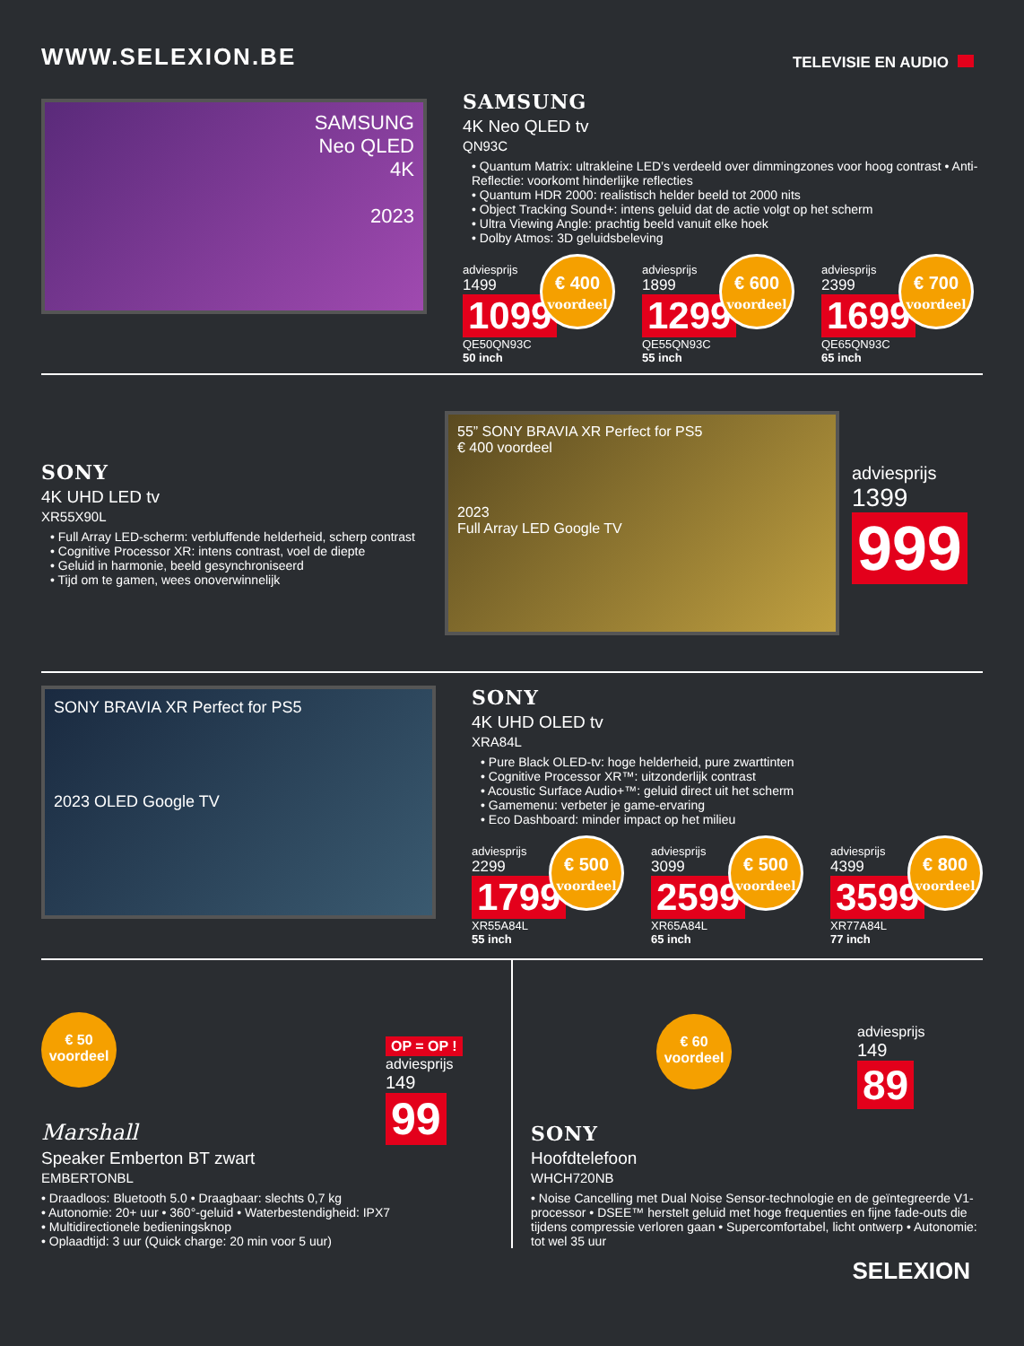WWW.SELEXION.BE
TELEVISIE EN AUDIO
SAMSUNG
Neo QLED
4K
2023
SAMSUNG
4K Neo QLED tv
QN93C
• Quantum Matrix: ultrakleine LED’s verdeeld over dimmingzones voor hoog contrast • Anti-Reflectie: voorkomt hinderlijke reflecties
• Quantum HDR 2000: realistisch helder beeld tot 2000 nits
• Object Tracking Sound+: intens geluid dat de actie volgt op het scherm
• Ultra Viewing Angle: prachtig beeld vanuit elke hoek
• Dolby Atmos: 3D geluidsbeleving
adviesprijs
1499
1099
€ 400
voordeel
QE50QN93C
50 inch
adviesprijs
1899
1299
€ 600
voordeel
QE55QN93C
55 inch
adviesprijs
2399
1699
€ 700
voordeel
QE65QN93C
65 inch
SONY
4K UHD LED tv
XR55X90L
• Full Array LED-scherm: verbluffende helderheid, scherp contrast
• Cognitive Processor XR: intens contrast, voel de diepte
• Geluid in harmonie, beeld gesynchroniseerd
• Tijd om te gamen, wees onoverwinnelijk
55” SONY BRAVIA XR Perfect for PS5
€ 400 voordeel
2023
Full Array LED Google TV
adviesprijs
1399
999
SONY BRAVIA XR Perfect for PS5
2023 OLED Google TV
SONY
4K UHD OLED tv
XRA84L
• Pure Black OLED-tv: hoge helderheid, pure zwarttinten
• Cognitive Processor XR™: uitzonderlijk contrast
• Acoustic Surface Audio+™: geluid direct uit het scherm
• Gamemenu: verbeter je game-ervaring
• Eco Dashboard: minder impact op het milieu
adviesprijs
2299
1799
€ 500
voordeel
XR55A84L
55 inch
adviesprijs
3099
2599
€ 500
voordeel
XR65A84L
65 inch
adviesprijs
4399
3599
€ 800
voordeel
XR77A84L
77 inch
€ 50
voordeel
Marshall
OP = OP !
adviesprijs
149
99
Speaker Emberton BT zwart
EMBERTONBL
• Draadloos: Bluetooth 5.0 • Draagbaar: slechts 0,7 kg
• Autonomie: 20+ uur • 360°-geluid • Waterbestendigheid: IPX7
• Multidirectionele bedieningsknop
• Oplaadtijd: 3 uur (Quick charge: 20 min voor 5 uur)
€ 60
voordeel
SONY
adviesprijs
149
89
Hoofdtelefoon
WHCH720NB
• Noise Cancelling met Dual Noise Sensor-technologie en de geïntegreerde V1-processor • DSEE™ herstelt geluid met hoge frequenties en fijne fade-outs die tijdens compressie verloren gaan • Supercomfortabel, licht ontwerp • Autonomie: tot wel 35 uur
SELEXION